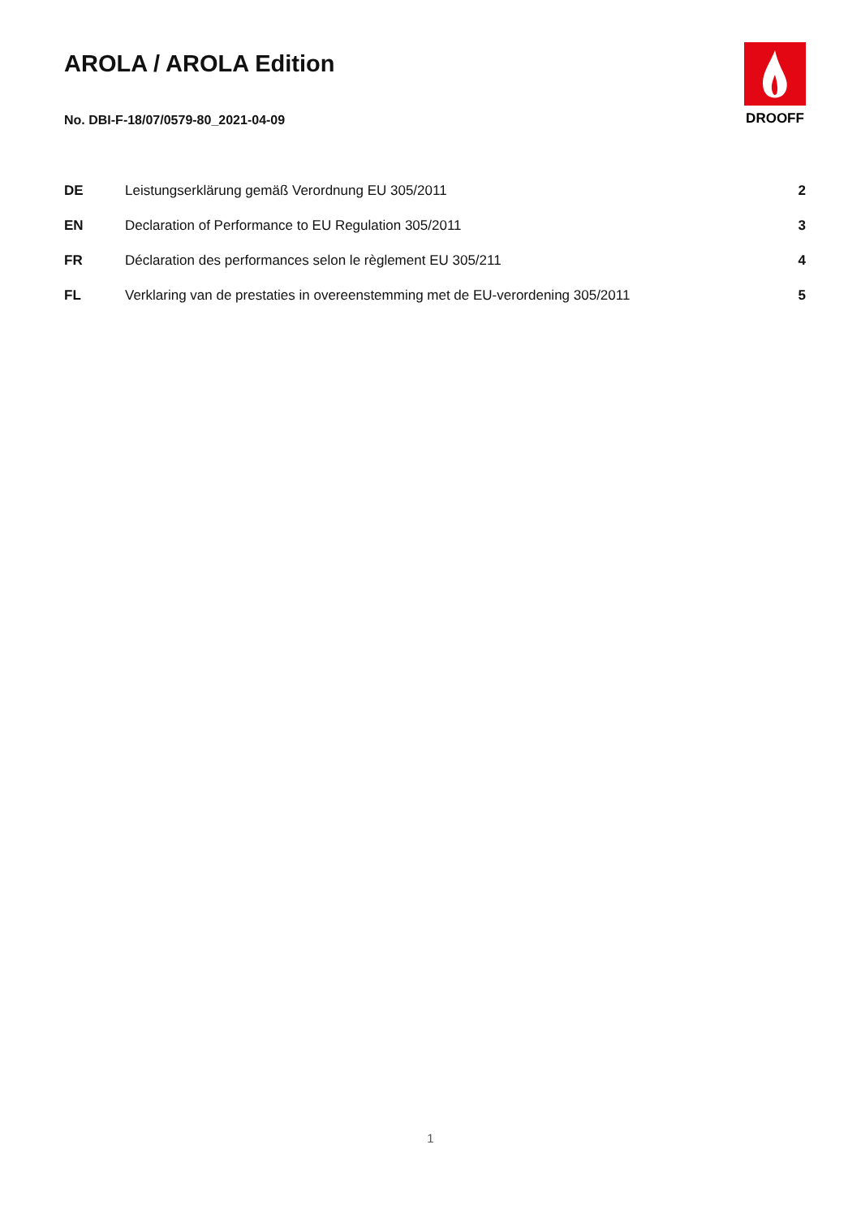AROLA / AROLA Edition
No. DBI-F-18/07/0579-80_2021-04-09
DROOFF
| DE | Leistungserklärung gemäß Verordnung EU 305/2011 | 2 |
| EN | Declaration of Performance to EU Regulation 305/2011 | 3 |
| FR | Déclaration des performances selon le règlement EU 305/211 | 4 |
| FL | Verklaring van de prestaties in overeenstemming met de EU-verordening 305/2011 | 5 |
1